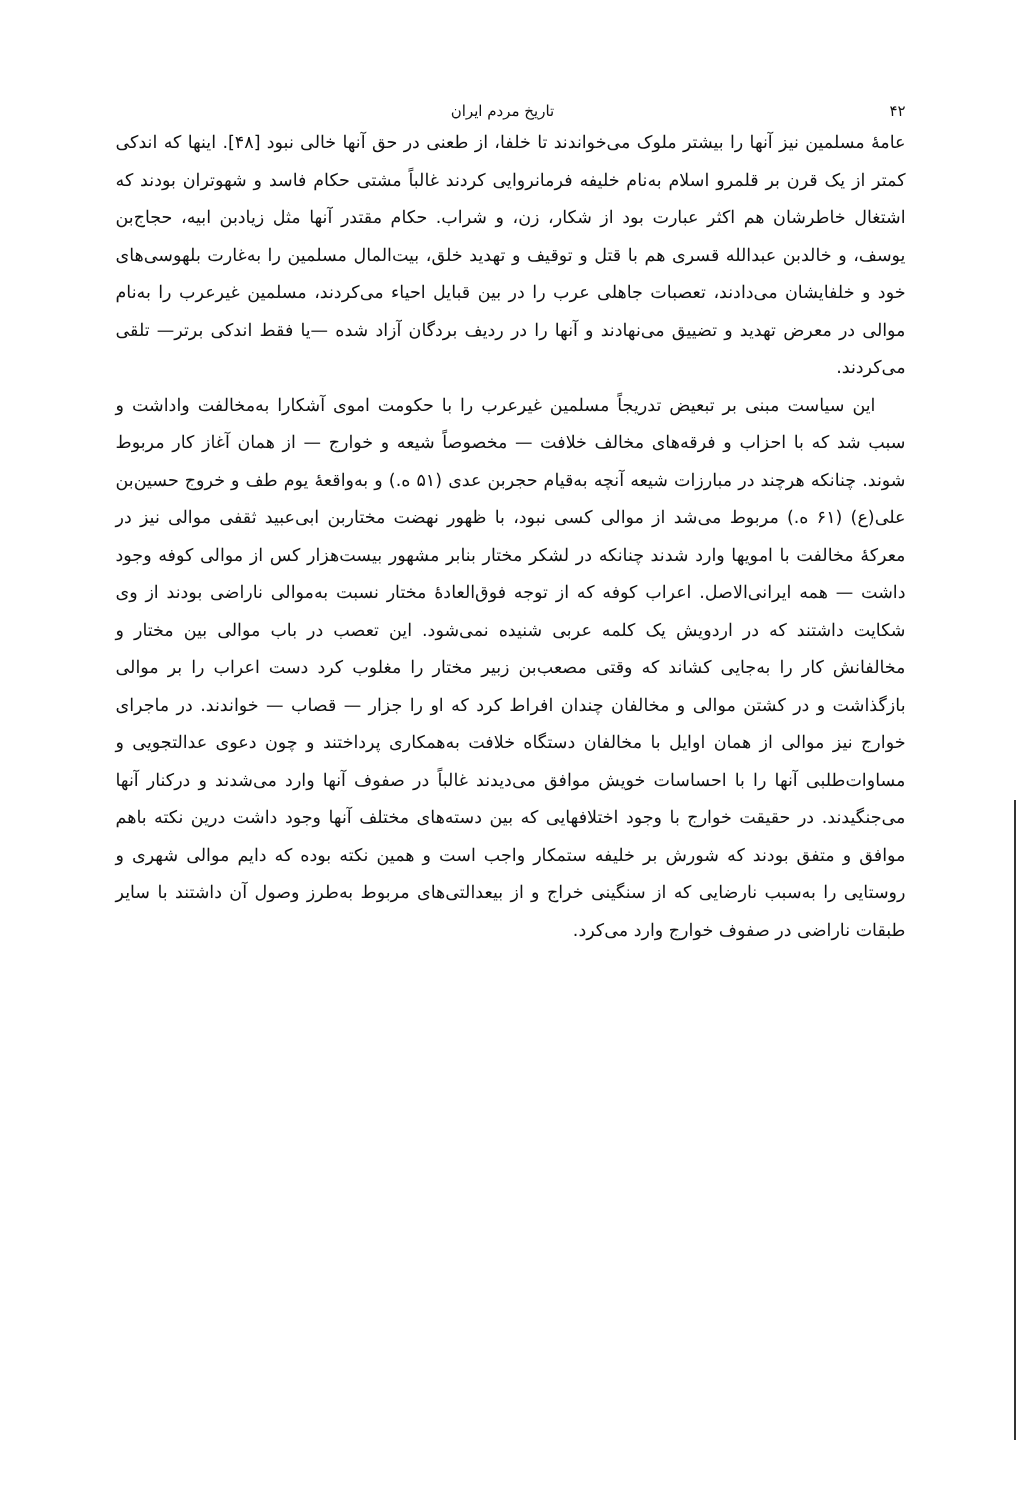۴۲ تاریخ مردم ایران
عامهٔ مسلمین نیز آنها را بیشتر ملوک می‌خواندند تا خلفا، از طعنی در حق آنها خالی نبود [۴۸]. اینها که اندکی کمتر از یک قرن بر قلمرو اسلام به‌نام خلیفه فرمانروایی کردند غالباً مشتی حکام فاسد و شهوتران بودند که اشتغال خاطرشان هم اکثر عبارت بود از شکار، زن، و شراب. حکام مقتدر آنها مثل زیادبن ابیه، حجاج‌بن یوسف، و خالدبن عبدالله قسری هم با قتل و توقیف و تهدید خلق، بیت‌المال مسلمین را به‌غارت بلهوسی‌های خود و خلفایشان می‌دادند، تعصبات جاهلی عرب را در بین قبایل احیاء می‌کردند، مسلمین غیرعرب را به‌نام موالی در معرض تهدید و تضییق می‌نهادند و آنها را در ردیف بردگان آزاد شده —یا فقط اندکی برتر— تلقی می‌کردند.
این سیاست مبنی بر تبعیض تدریجاً مسلمین غیرعرب را با حکومت اموی آشکارا به‌مخالفت واداشت و سبب شد که با احزاب و فرقه‌های مخالف خلافت — مخصوصاً شیعه و خوارج — از همان آغاز کار مربوط شوند. چنانکه هرچند در مبارزات شیعه آنچه به‌قیام حجربن عدی (۵۱ ه.) و به‌واقعهٔ یوم طف و خروج حسین‌بن علی(ع) (۶۱ ه.) مربوط می‌شد از موالی کسی نبود، با ظهور نهضت مختاربن ابی‌عبید ثقفی موالی نیز در معرکهٔ مخالفت با امویها وارد شدند چنانکه در لشکر مختار بنابر مشهور بیست‌هزار کس از موالی کوفه وجود داشت — همه ایرانی‌الاصل. اعراب کوفه که از توجه فوق‌العادهٔ مختار نسبت به‌موالی ناراضی بودند از وی شکایت داشتند که در اردویش یک کلمه عربی شنیده نمی‌شود. این تعصب در باب موالی بین مختار و مخالفانش کار را به‌جایی کشاند که وقتی مصعب‌بن زبیر مختار را مغلوب کرد دست اعراب را بر موالی بازگذاشت و در کشتن موالی و مخالفان چندان افراط کرد که او را جزار — قصاب — خواندند. در ماجرای خوارج نیز موالی از همان اوایل با مخالفان دستگاه خلافت به‌همکاری پرداختند و چون دعوی عدالتجویی و مساوات‌طلبی آنها را با احساسات خویش موافق می‌دیدند غالباً در صفوف آنها وارد می‌شدند و درکنار آنها می‌جنگیدند. در حقیقت خوارج با وجود اختلافهایی که بین دسته‌های مختلف آنها وجود داشت درین نکته باهم موافق و متفق بودند که شورش بر خلیفه ستمکار واجب است و همین نکته بوده که دایم موالی شهری و روستایی را به‌سبب نارضایی که از سنگینی خراج و از بیعدالتی‌های مربوط به‌طرز وصول آن داشتند با سایر طبقات ناراضی در صفوف خوارج وارد می‌کرد.